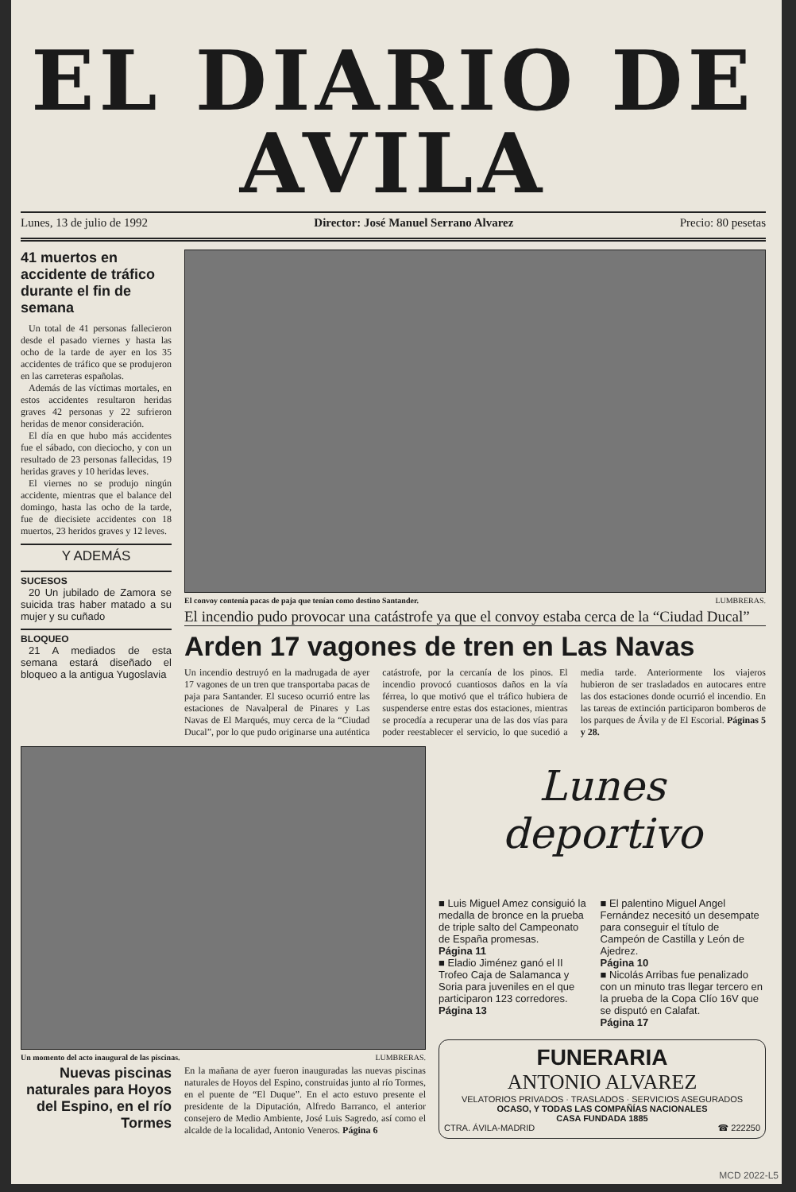EL DIARIO DE AVILA
Lunes, 13 de julio de 1992 Director: José Manuel Serrano Alvarez Precio: 80 pesetas
41 muertos en accidente de tráfico durante el fin de semana
Un total de 41 personas fallecieron desde el pasado viernes y hasta las ocho de la tarde de ayer en los 35 accidentes de tráfico que se produjeron en las carreteras españolas.
Además de las víctimas mortales, en estos accidentes resultaron heridas graves 42 personas y 22 sufrieron heridas de menor consideración.
El día en que hubo más accidentes fue el sábado, con dieciocho, y con un resultado de 23 personas fallecidas, 19 heridas graves y 10 heridas leves.
El viernes no se produjo ningún accidente, mientras que el balance del domingo, hasta las ocho de la tarde, fue de diecisiete accidentes con 18 muertos, 23 heridos graves y 12 leves.
Y ADEMÁS
SUCESOS
20 Un jubilado de Zamora se suicida tras haber matado a su mujer y su cuñado
BLOQUEO
21 A mediados de esta semana estará diseñado el bloqueo a la antigua Yugoslavia
El convoy contenía pacas de paja que tenían como destino Santander. LUMBRERAS.
El incendio pudo provocar una catástrofe ya que el convoy estaba cerca de la “Ciudad Ducal”
Arden 17 vagones de tren en Las Navas
Un incendio destruyó en la madrugada de ayer 17 vagones de un tren que transportaba pacas de paja para Santander. El suceso ocurrió entre las estaciones de Navalperal de Pinares y Las Navas de El Marqués, muy cerca de la “Ciudad Ducal”, por lo que pudo originarse una auténtica catástrofe, por la cercanía de los pinos. El incendio provocó cuantiosos daños en la vía férrea, lo que motivó que el tráfico hubiera de suspenderse entre estas dos estaciones, mientras se procedía a recuperar una de las dos vías para poder reestablecer el servicio, lo que sucedió a media tarde. Anteriormente los viajeros hubieron de ser trasladados en autocares entre las dos estaciones donde ocurrió el incendio. En las tareas de extinción participaron bomberos de los parques de Ávila y de El Escorial. Páginas 5 y 28.
Un momento del acto inaugural de las piscinas. LUMBRERAS.
Nuevas piscinas naturales para Hoyos del Espino, en el río Tormes
En la mañana de ayer fueron inauguradas las nuevas piscinas naturales de Hoyos del Espino, construidas junto al río Tormes, en el puente de “El Duque”. En el acto estuvo presente el presidente de la Diputación, Alfredo Barranco, el anterior consejero de Medio Ambiente, José Luis Sagredo, así como el alcalde de la localidad, Antonio Veneros. Página 6
Lunes deportivo
■ Luis Miguel Amez consiguió la medalla de bronce en la prueba de triple salto del Campeonato de España promesas.
Página 11
■ Eladio Jiménez ganó el II Trofeo Caja de Salamanca y Soria para juveniles en el que participaron 123 corredores.
Página 13
■ El palentino Miguel Angel Fernández necesitó un desempate para conseguir el título de Campeón de Castilla y León de Ajedrez.
Página 10
■ Nicolás Arribas fue penalizado con un minuto tras llegar tercero en la prueba de la Copa Clío 16V que se disputó en Calafat.
Página 17
FUNERARIA
ANTONIO ALVAREZ
VELATORIOS PRIVADOS · TRASLADOS · SERVICIOS ASEGURADOS
OCASO, Y TODAS LAS COMPAÑÍAS NACIONALES
CASA FUNDADA 1885
CTRA. ÁVILA-MADRID ☎ 222250
MCD 2022-L5